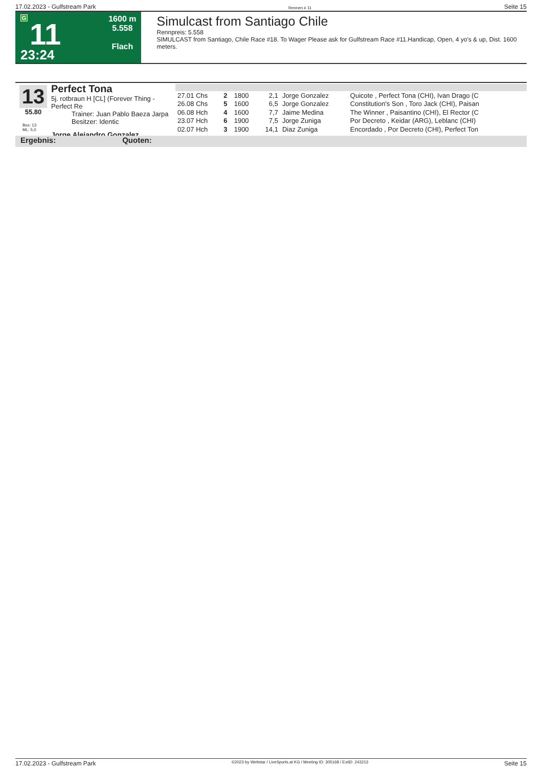17.02.2023 - Gulfstream Park Rennen # 11 Seite 15
G
11
23:24
1600 m
5.558
Flach
Simulcast from Santiago Chile
Rennpreis: 5.558
SIMULCAST from Santiago, Chile Race #18. To Wager Please ask for Gulfstream Race #11.Handicap, Open, 4 yo's & up, Dist. 1600 meters.
13
55.80
Box: 13
ML: 5,0
Perfect Tona
5j. rotbraun H [CL] (Forever Thing - Perfect Re
Trainer: Juan Pablo Baeza Jarpa
Besitzer: Identic
Jorge Alejandro Gonzalez
| 27.01 Chs | 2 | 1800 | 2,1 | Jorge Gonzalez | Quicote , Perfect Tona (CHI), Ivan Drago (C |
| 26.08 Chs | 5 | 1600 | 6,5 | Jorge Gonzalez | Constitution's Son , Toro Jack (CHI), Paisan |
| 06.08 Hch | 4 | 1600 | 7,7 | Jaime Medina | The Winner , Paisantino (CHI), El Rector (C |
| 23.07 Hch | 6 | 1900 | 7,5 | Jorge Zuniga | Por Decreto , Keidar (ARG), Leblanc (CHI) |
| 02.07 Hch | 3 | 1900 | 14,1 | Diaz Zuniga | Encordado , Por Decreto (CHI), Perfect Ton |
Ergebnis: Quoten:
17.02.2023 - Gulfstream Park ©2023 by Wettstar / LiveSports.at KG / Meeting ID: 305168 / ExtID: 243213 Seite 15